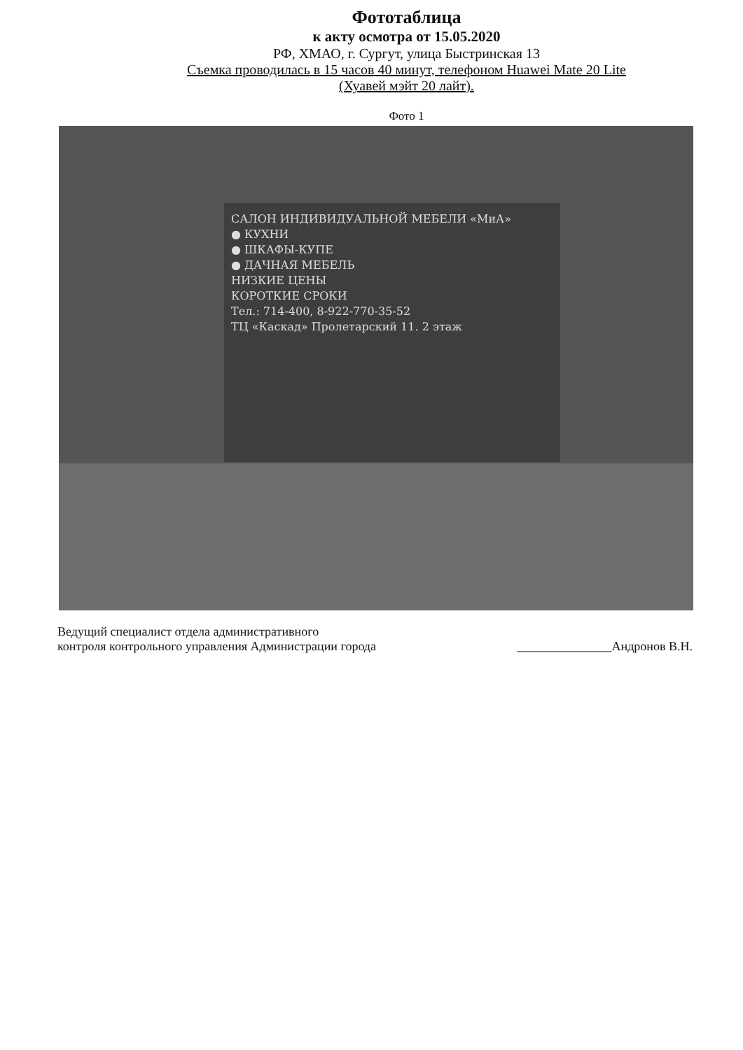Фототаблица
к акту осмотра от 15.05.2020
РФ, ХМАО, г. Сургут, улица Быстринская 13
Съемка проводилась в 15 часов 40 минут, телефоном Huawei Mate 20 Lite
(Хуавей мэйт 20 лайт).
Фото 1
САЛОН ИНДИВИДУАЛЬНОЙ МЕБЕЛИ «МиА»
● КУХНИ
● ШКАФЫ-КУПЕ
● ДАЧНАЯ МЕБЕЛЬ
НИЗКИЕ ЦЕНЫ
КОРОТКИЕ СРОКИ
Тел.: 714-400, 8-922-770-35-52
ТЦ «Каскад» Пролетарский 11. 2 этаж
Ведущий специалист отдела административного
контроля контрольного управления Администрации города
_______________Андронов В.Н.